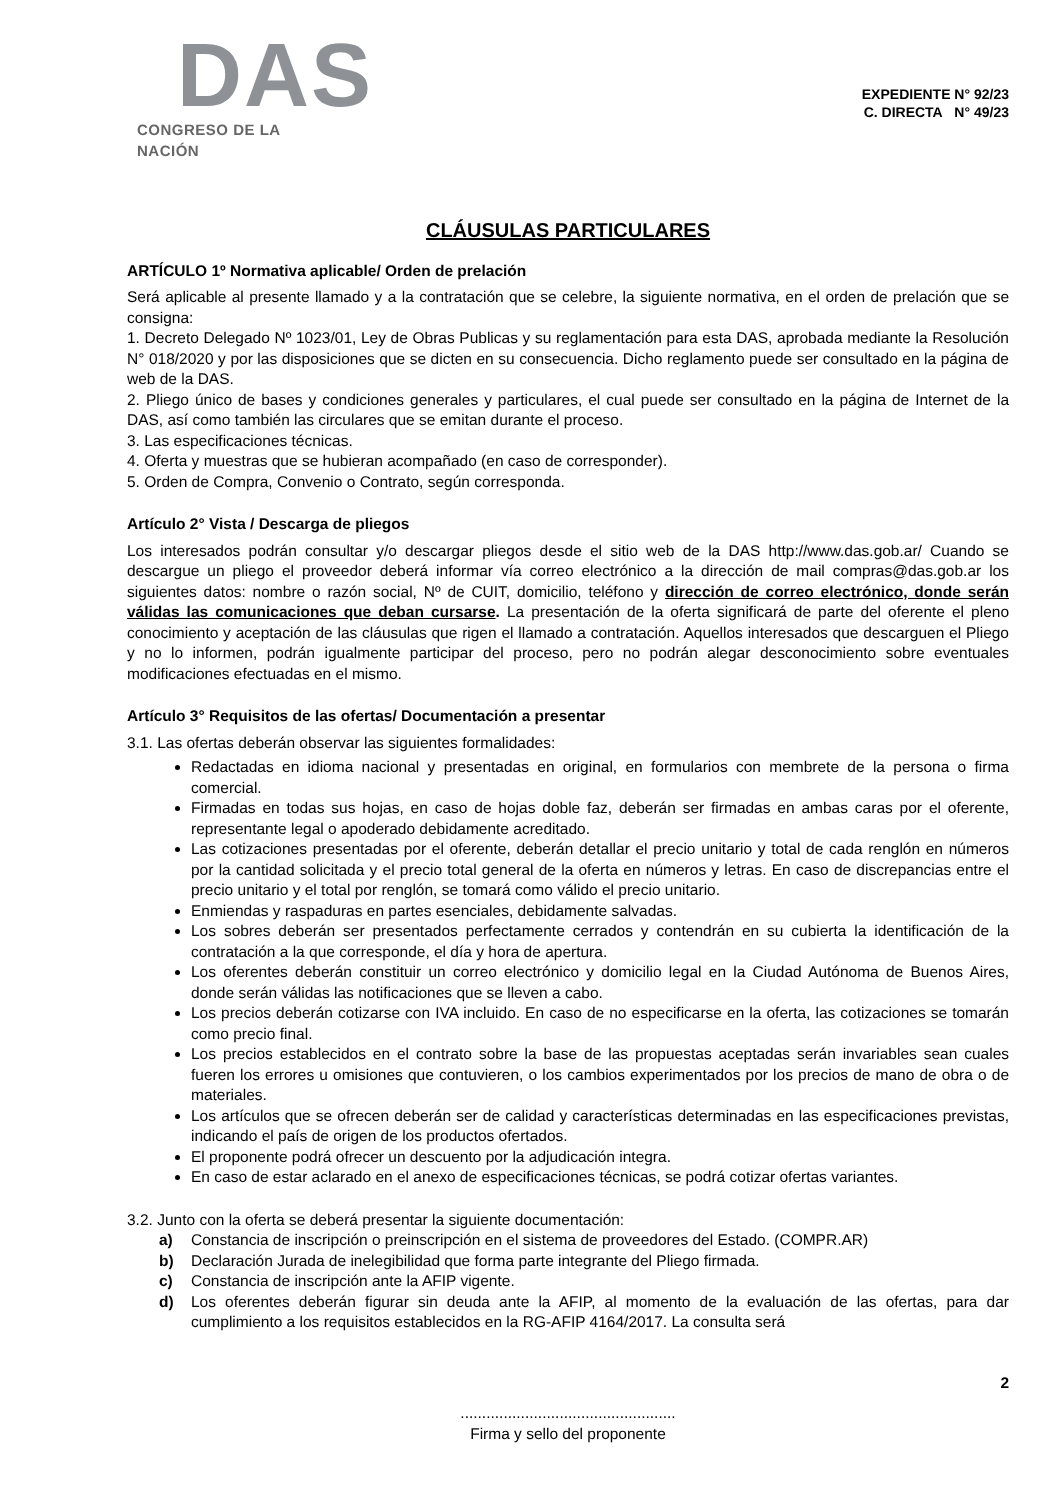DAS
CONGRESO DE LA NACIÓN
EXPEDIENTE N° 92/23
C. DIRECTA N° 49/23
CLÁUSULAS PARTICULARES
ARTÍCULO 1º Normativa aplicable/ Orden de prelación
Será aplicable al presente llamado y a la contratación que se celebre, la siguiente normativa, en el orden de prelación que se consigna:
1. Decreto Delegado Nº 1023/01, Ley de Obras Publicas y su reglamentación para esta DAS, aprobada mediante la Resolución N° 018/2020 y por las disposiciones que se dicten en su consecuencia. Dicho reglamento puede ser consultado en la página de web de la DAS.
2. Pliego único de bases y condiciones generales y particulares, el cual puede ser consultado en la página de Internet de la DAS, así como también las circulares que se emitan durante el proceso.
3. Las especificaciones técnicas.
4. Oferta y muestras que se hubieran acompañado (en caso de corresponder).
5. Orden de Compra, Convenio o Contrato, según corresponda.
Artículo 2° Vista / Descarga de pliegos
Los interesados podrán consultar y/o descargar pliegos desde el sitio web de la DAS http://www.das.gob.ar/ Cuando se descargue un pliego el proveedor deberá informar vía correo electrónico a la dirección de mail compras@das.gob.ar los siguientes datos: nombre o razón social, Nº de CUIT, domicilio, teléfono y dirección de correo electrónico, donde serán válidas las comunicaciones que deban cursarse. La presentación de la oferta significará de parte del oferente el pleno conocimiento y aceptación de las cláusulas que rigen el llamado a contratación. Aquellos interesados que descarguen el Pliego y no lo informen, podrán igualmente participar del proceso, pero no podrán alegar desconocimiento sobre eventuales modificaciones efectuadas en el mismo.
Artículo 3° Requisitos de las ofertas/ Documentación a presentar
3.1. Las ofertas deberán observar las siguientes formalidades:
Redactadas en idioma nacional y presentadas en original, en formularios con membrete de la persona o firma comercial.
Firmadas en todas sus hojas, en caso de hojas doble faz, deberán ser firmadas en ambas caras por el oferente, representante legal o apoderado debidamente acreditado.
Las cotizaciones presentadas por el oferente, deberán detallar el precio unitario y total de cada renglón en números por la cantidad solicitada y el precio total general de la oferta en números y letras. En caso de discrepancias entre el precio unitario y el total por renglón, se tomará como válido el precio unitario.
Enmiendas y raspaduras en partes esenciales, debidamente salvadas.
Los sobres deberán ser presentados perfectamente cerrados y contendrán en su cubierta la identificación de la contratación a la que corresponde, el día y hora de apertura.
Los oferentes deberán constituir un correo electrónico y domicilio legal en la Ciudad Autónoma de Buenos Aires, donde serán válidas las notificaciones que se lleven a cabo.
Los precios deberán cotizarse con IVA incluido. En caso de no especificarse en la oferta, las cotizaciones se tomarán como precio final.
Los precios establecidos en el contrato sobre la base de las propuestas aceptadas serán invariables sean cuales fueren los errores u omisiones que contuvieren, o los cambios experimentados por los precios de mano de obra o de materiales.
Los artículos que se ofrecen deberán ser de calidad y características determinadas en las especificaciones previstas, indicando el país de origen de los productos ofertados.
El proponente podrá ofrecer un descuento por la adjudicación integra.
En caso de estar aclarado en el anexo de especificaciones técnicas, se podrá cotizar ofertas variantes.
3.2. Junto con la oferta se deberá presentar la siguiente documentación:
a) Constancia de inscripción o preinscripción en el sistema de proveedores del Estado. (COMPR.AR)
b) Declaración Jurada de inelegibilidad que forma parte integrante del Pliego firmada.
c) Constancia de inscripción ante la AFIP vigente.
d) Los oferentes deberán figurar sin deuda ante la AFIP, al momento de la evaluación de las ofertas, para dar cumplimiento a los requisitos establecidos en la RG-AFIP 4164/2017. La consulta será
2
..................................................
Firma y sello del proponente